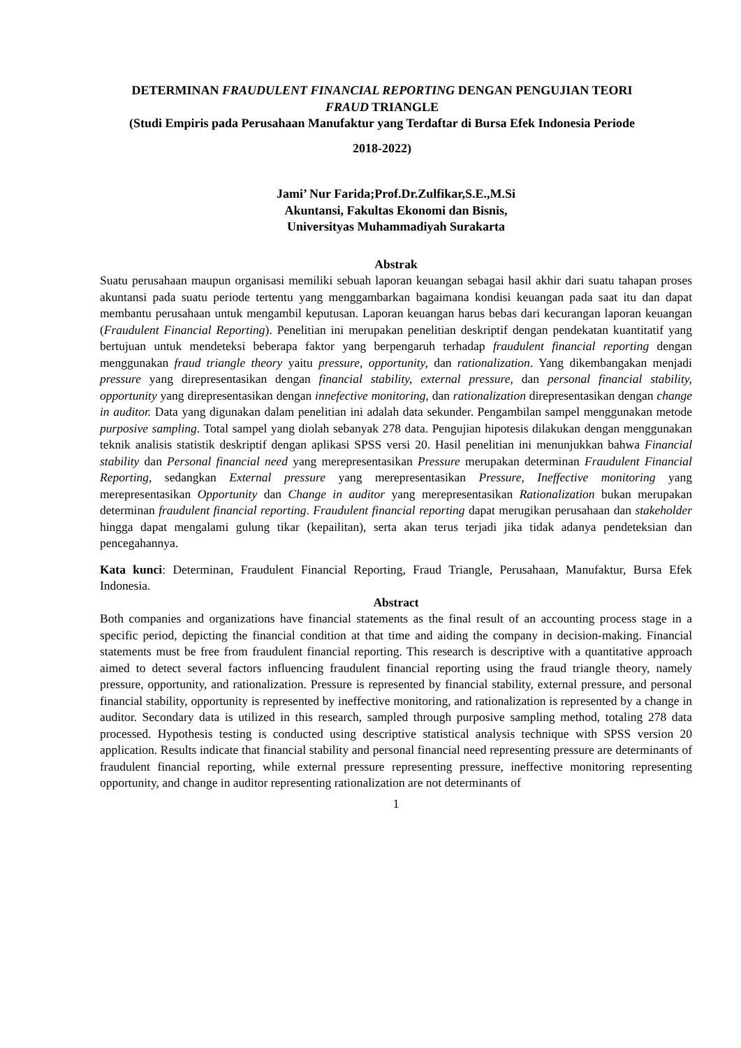DETERMINAN FRAUDULENT FINANCIAL REPORTING DENGAN PENGUJIAN TEORI
FRAUD TRIANGLE
(Studi Empiris pada Perusahaan Manufaktur yang Terdaftar di Bursa Efek Indonesia Periode
2018-2022)
Jami’ Nur Farida;Prof.Dr.Zulfikar,S.E.,M.Si
Akuntansi, Fakultas Ekonomi dan Bisnis,
Universityas Muhammadiyah Surakarta
Abstrak
Suatu perusahaan maupun organisasi memiliki sebuah laporan keuangan sebagai hasil akhir dari suatu tahapan proses akuntansi pada suatu periode tertentu yang menggambarkan bagaimana kondisi keuangan pada saat itu dan dapat membantu perusahaan untuk mengambil keputusan. Laporan keuangan harus bebas dari kecurangan laporan keuangan (Fraudulent Financial Reporting). Penelitian ini merupakan penelitian deskriptif dengan pendekatan kuantitatif yang bertujuan untuk mendeteksi beberapa faktor yang berpengaruh terhadap fraudulent financial reporting dengan menggunakan fraud triangle theory yaitu pressure, opportunity, dan rationalization. Yang dikembangakan menjadi pressure yang direpresentasikan dengan financial stability, external pressure, dan personal financial stability, opportunity yang direpresentasikan dengan innefective monitoring, dan rationalization direpresentasikan dengan change in auditor. Data yang digunakan dalam penelitian ini adalah data sekunder. Pengambilan sampel menggunakan metode purposive sampling. Total sampel yang diolah sebanyak 278 data. Pengujian hipotesis dilakukan dengan menggunakan teknik analisis statistik deskriptif dengan aplikasi SPSS versi 20. Hasil penelitian ini menunjukkan bahwa Financial stability dan Personal financial need yang merepresentasikan Pressure merupakan determinan Fraudulent Financial Reporting, sedangkan External pressure yang merepresentasikan Pressure, Ineffective monitoring yang merepresentasikan Opportunity dan Change in auditor yang merepresentasikan Rationalization bukan merupakan determinan fraudulent financial reporting. Fraudulent financial reporting dapat merugikan perusahaan dan stakeholder hingga dapat mengalami gulung tikar (kepailitan), serta akan terus terjadi jika tidak adanya pendeteksian dan pencegahannya.
Kata kunci: Determinan, Fraudulent Financial Reporting, Fraud Triangle, Perusahaan, Manufaktur, Bursa Efek Indonesia.
Abstract
Both companies and organizations have financial statements as the final result of an accounting process stage in a specific period, depicting the financial condition at that time and aiding the company in decision-making. Financial statements must be free from fraudulent financial reporting. This research is descriptive with a quantitative approach aimed to detect several factors influencing fraudulent financial reporting using the fraud triangle theory, namely pressure, opportunity, and rationalization. Pressure is represented by financial stability, external pressure, and personal financial stability, opportunity is represented by ineffective monitoring, and rationalization is represented by a change in auditor. Secondary data is utilized in this research, sampled through purposive sampling method, totaling 278 data processed. Hypothesis testing is conducted using descriptive statistical analysis technique with SPSS version 20 application. Results indicate that financial stability and personal financial need representing pressure are determinants of fraudulent financial reporting, while external pressure representing pressure, ineffective monitoring representing opportunity, and change in auditor representing rationalization are not determinants of
1